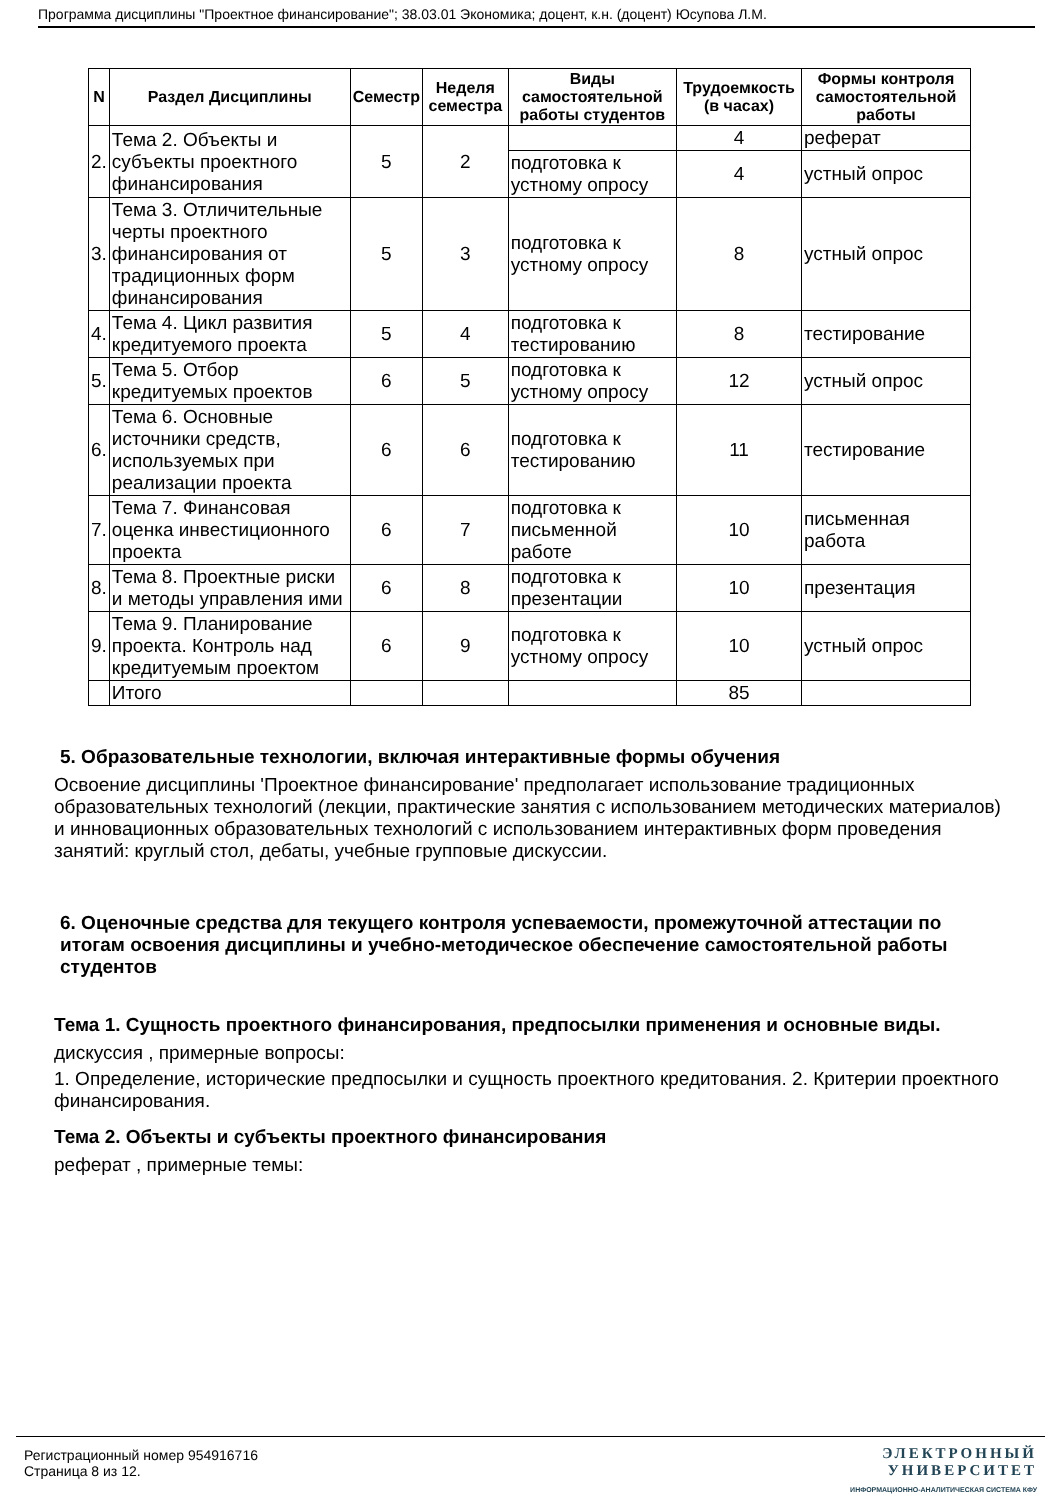Программа дисциплины "Проектное финансирование"; 38.03.01 Экономика; доцент, к.н. (доцент) Юсупова Л.М.
| N | Раздел Дисциплины | Семестр | Неделя семестра | Виды самостоятельной работы студентов | Трудоемкость (в часах) | Формы контроля самостоятельной работы |
| --- | --- | --- | --- | --- | --- | --- |
| 2. | Тема 2. Объекты и субъекты проектного финансирования | 5 | 2 | | 4 | реферат |
| | | | | подготовка к устному опросу | 4 | устный опрос |
| 3. | Тема 3. Отличительные черты проектного финансирования от традиционных форм финансирования | 5 | 3 | подготовка к устному опросу | 8 | устный опрос |
| 4. | Тема 4. Цикл развития кредитуемого проекта | 5 | 4 | подготовка к тестированию | 8 | тестирование |
| 5. | Тема 5. Отбор кредитуемых проектов | 6 | 5 | подготовка к устному опросу | 12 | устный опрос |
| 6. | Тема 6. Основные источники средств, используемых при реализации проекта | 6 | 6 | подготовка к тестированию | 11 | тестирование |
| 7. | Тема 7. Финансовая оценка инвестиционного проекта | 6 | 7 | подготовка к письменной работе | 10 | письменная работа |
| 8. | Тема 8. Проектные риски и методы управления ими | 6 | 8 | подготовка к презентации | 10 | презентация |
| 9. | Тема 9. Планирование проекта. Контроль над кредитуемым проектом | 6 | 9 | подготовка к устному опросу | 10 | устный опрос |
| | Итого | | | | 85 | |
5. Образовательные технологии, включая интерактивные формы обучения
Освоение дисциплины 'Проектное финансирование' предполагает использование традиционных образовательных технологий (лекции, практические занятия с использованием методических материалов) и инновационных образовательных технологий с использованием интерактивных форм проведения занятий: круглый стол, дебаты, учебные групповые дискуссии.
6. Оценочные средства для текущего контроля успеваемости, промежуточной аттестации по итогам освоения дисциплины и учебно-методическое обеспечение самостоятельной работы студентов
Тема 1. Сущность проектного финансирования, предпосылки применения и основные виды.
дискуссия , примерные вопросы:
1. Определение, исторические предпосылки и сущность проектного кредитования. 2. Критерии проектного финансирования.
Тема 2. Объекты и субъекты проектного финансирования
реферат , примерные темы:
Регистрационный номер 954916716
Страница 8 из 12.
ЭЛЕКТРОННЫЙ
УНИВЕРСИТЕТ
ИНФОРМАЦИОННО-АНАЛИТИЧЕСКАЯ СИСТЕМА КФУ